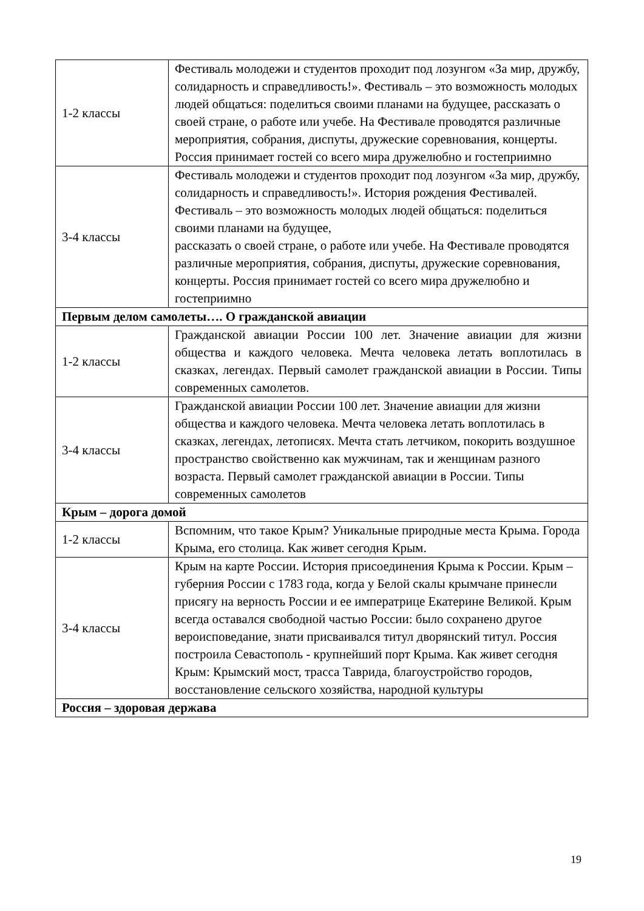| 1-2 классы | Фестиваль молодежи и студентов проходит под лозунгом «За мир, дружбу, солидарность и справедливость!». Фестиваль – это возможность молодых людей общаться: поделиться своими планами на будущее, рассказать о своей стране, о работе или учебе. На Фестивале проводятся различные мероприятия, собрания, диспуты, дружеские соревнования, концерты. Россия принимает гостей со всего мира дружелюбно и гостеприимно |
| 3-4 классы | Фестиваль молодежи и студентов проходит под лозунгом «За мир, дружбу, солидарность и справедливость!». История рождения Фестивалей. Фестиваль – это возможность молодых людей общаться: поделиться своими планами на будущее, рассказать о своей стране, о работе или учебе. На Фестивале проводятся различные мероприятия, собрания, диспуты, дружеские соревнования, концерты. Россия принимает гостей со всего мира дружелюбно и гостеприимно |
| Первым делом самолеты…. О гражданской авиации | |
| 1-2 классы | Гражданской авиации России 100 лет. Значение авиации для жизни общества и каждого человека. Мечта человека летать воплотилась в сказках, легендах. Первый самолет гражданской авиации в России. Типы современных самолетов. |
| 3-4 классы | Гражданской авиации России 100 лет. Значение авиации для жизни общества и каждого человека. Мечта человека летать воплотилась в сказках, легендах, летописях. Мечта стать летчиком, покорить воздушное пространство свойственно как мужчинам, так и женщинам разного возраста. Первый самолет гражданской авиации в России. Типы современных самолетов |
| Крым – дорога домой | |
| 1-2 классы | Вспомним, что такое Крым? Уникальные природные места Крыма. Города Крыма, его столица. Как живет сегодня Крым. |
| 3-4 классы | Крым на карте России. История присоединения Крыма к России. Крым – губерния России с 1783 года, когда у Белой скалы крымчане принесли присягу на верность России и ее императрице Екатерине Великой. Крым всегда оставался свободной частью России: было сохранено другое вероисповедание, знати присваивался титул дворянский титул. Россия построила Севастополь - крупнейший порт Крыма. Как живет сегодня Крым: Крымский мост, трасса Таврида, благоустройство городов, восстановление сельского хозяйства, народной культуры |
| Россия – здоровая держава | |
19